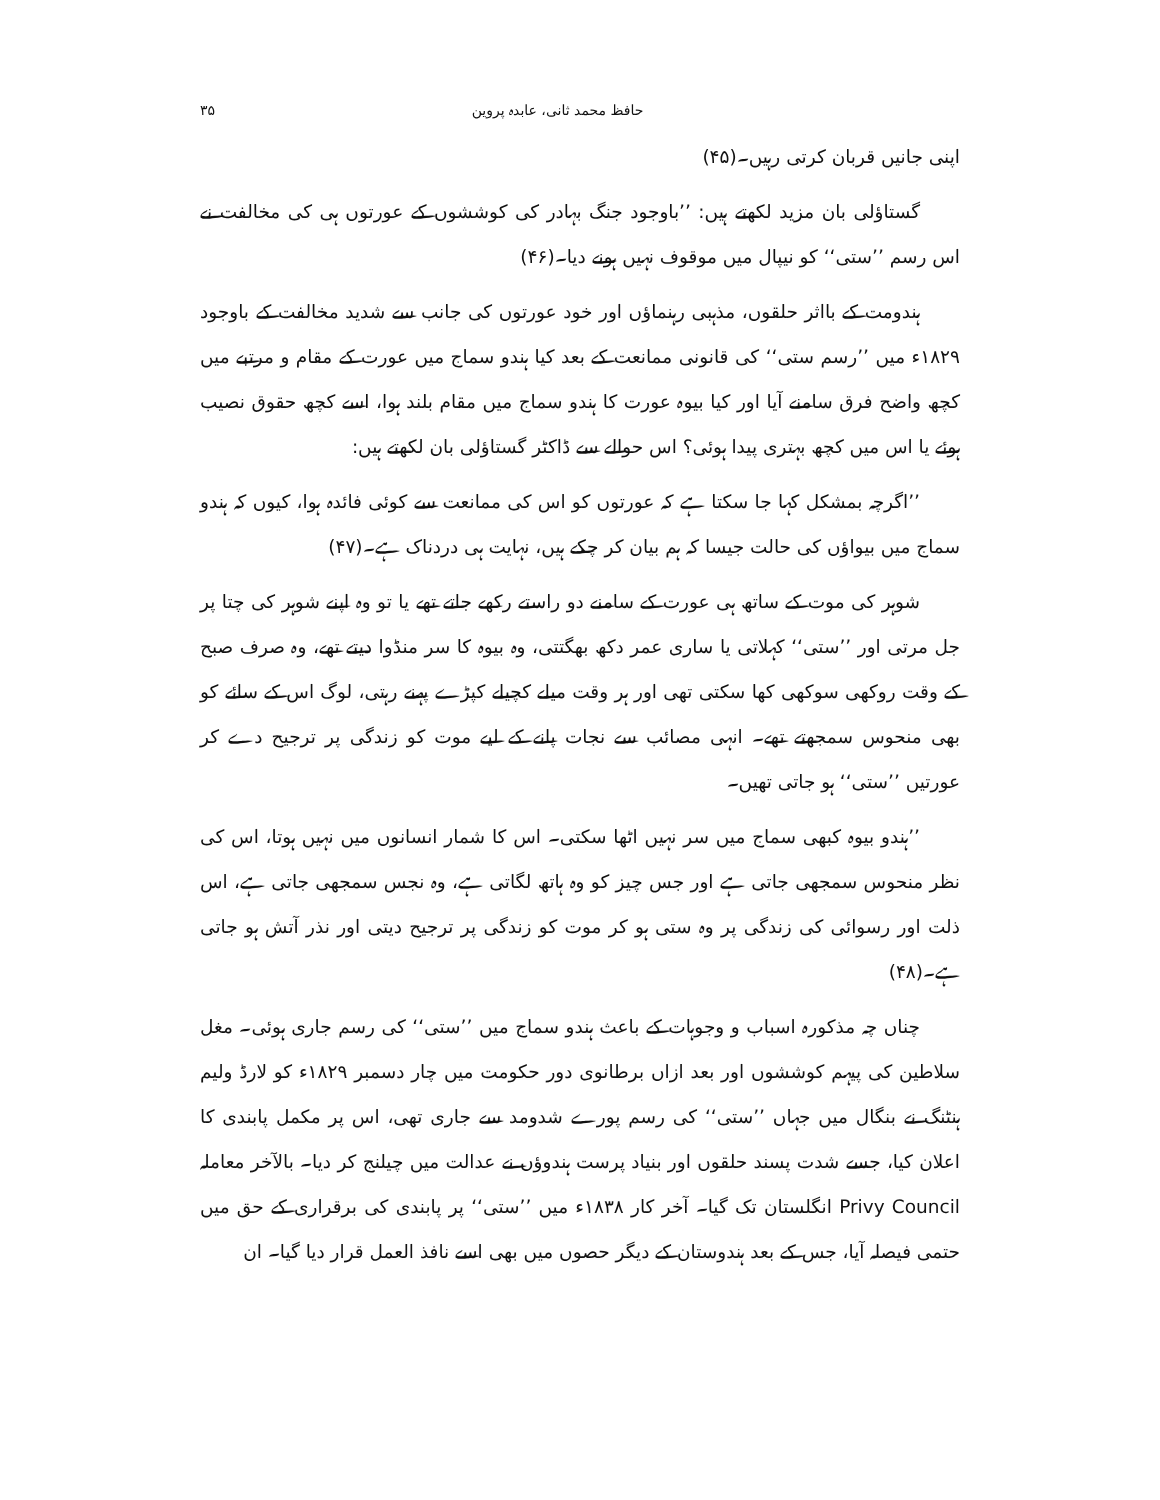حافظ محمد ثانی، عابدہ پروین ۳۵
اپنی جانیں قربان کرتی رہیں۔(۴۵)
گستاؤلی بان مزید لکھتے ہیں: ’’باوجود جنگ بہادر کی کوششوں کے عورتوں ہی کی مخالفت نے اس رسم ’’ستی‘‘ کو نیپال میں موقوف نہیں ہونے دیا۔(۴۶)
ہندومت کے بااثر حلقوں، مذہبی رہنماؤں اور خود عورتوں کی جانب سے شدید مخالفت کے باوجود ۱۸۲۹ء میں ’’رسم ستی‘‘ کی قانونی ممانعت کے بعد کیا ہندو سماج میں عورت کے مقام و مرتبے میں کچھ واضح فرق سامنے آیا اور کیا بیوہ عورت کا ہندو سماج میں مقام بلند ہوا، اسے کچھ حقوق نصیب ہوئے یا اس میں کچھ بہتری پیدا ہوئی؟ اس حوالے سے ڈاکٹر گستاؤلی بان لکھتے ہیں:
’’اگرچہ بمشکل کہا جا سکتا ہے کہ عورتوں کو اس کی ممانعت سے کوئی فائدہ ہوا، کیوں کہ ہندو سماج میں بیواؤں کی حالت جیسا کہ ہم بیان کر چکے ہیں، نہایت ہی دردناک ہے۔(۴۷)
شوہر کی موت کے ساتھ ہی عورت کے سامنے دو راستے رکھے جاتے تھے یا تو وہ اپنے شوہر کی چتا پر جل مرتی اور ’’ستی‘‘ کہلاتی یا ساری عمر دکھ بھگتتی، وہ بیوہ کا سر منڈوا دیتے تھے، وہ صرف صبح کے وقت روکھی سوکھی کھا سکتی تھی اور ہر وقت میلے کچیلے کپڑے پہنے رہتی، لوگ اس کے سائے کو بھی منحوس سمجھتے تھے۔ انہی مصائب سے نجات پانے کے لیے موت کو زندگی پر ترجیح دے کر عورتیں ’’ستی‘‘ ہو جاتی تھیں۔
’’ہندو بیوہ کبھی سماج میں سر نہیں اٹھا سکتی۔ اس کا شمار انسانوں میں نہیں ہوتا، اس کی نظر منحوس سمجھی جاتی ہے اور جس چیز کو وہ ہاتھ لگاتی ہے، وہ نجس سمجھی جاتی ہے، اس ذلت اور رسوائی کی زندگی پر وہ ستی ہو کر موت کو زندگی پر ترجیح دیتی اور نذر آتش ہو جاتی ہے۔(۴۸)
چناں چہ مذکورہ اسباب و وجوہات کے باعث ہندو سماج میں ’’ستی‘‘ کی رسم جاری ہوئی۔ مغل سلاطین کی پیہم کوششوں اور بعد ازاں برطانوی دور حکومت میں چار دسمبر ۱۸۲۹ء کو لارڈ ولیم ہنٹنگ نے بنگال میں جہاں ’’ستی‘‘ کی رسم پورے شدومد سے جاری تھی، اس پر مکمل پابندی کا اعلان کیا، جسے شدت پسند حلقوں اور بنیاد پرست ہندوؤں نے عدالت میں چیلنج کر دیا۔ بالآخر معاملہ Privy Council انگلستان تک گیا۔ آخر کار ۱۸۳۸ء میں ’’ستی‘‘ پر پابندی کی برقراری کے حق میں حتمی فیصلہ آیا، جس کے بعد ہندوستان کے دیگر حصوں میں بھی اسے نافذ العمل قرار دیا گیا۔ ان